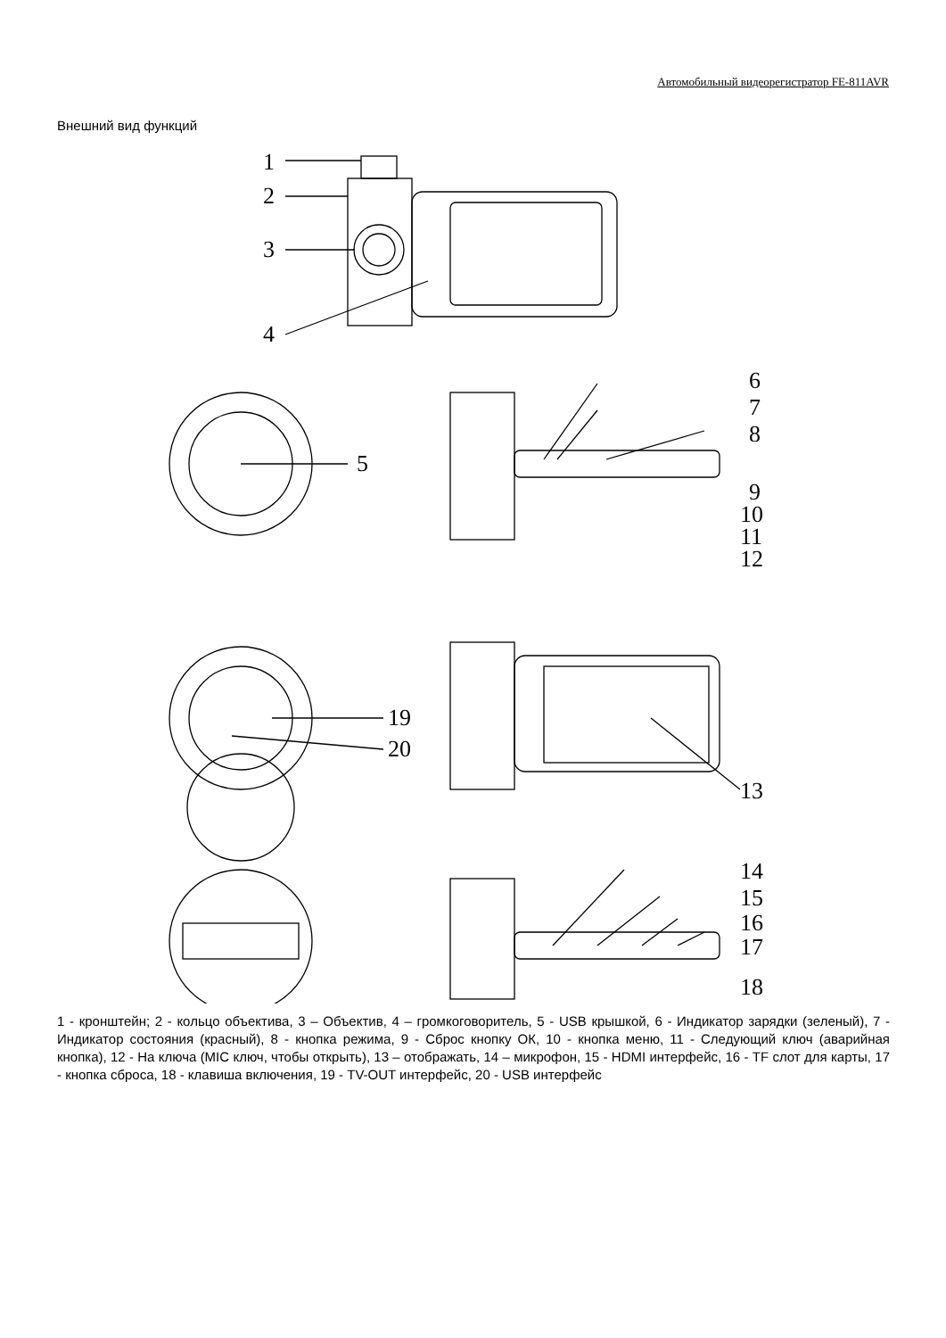Автомобильный видеорегистратор FE-811AVR
Внешний вид функций
1
2
3
4
5
6
7
8
9
10
11
12
19
20
13
14
15
16
17
18
1 - кронштейн; 2 - кольцо объектива, 3 – Объектив, 4 – громкоговоритель, 5 - USB крышкой, 6 - Индикатор зарядки (зеленый), 7 - Индикатор состояния (красный), 8 - кнопка режима, 9 - Сброс кнопку ОК, 10 - кнопка меню, 11 - Следующий ключ (аварийная кнопка), 12 - На ключа (MIC ключ, чтобы открыть), 13 – отображать, 14 – микрофон, 15 - HDMI интерфейс, 16 - TF слот для карты, 17 - кнопка сброса, 18 - клавиша включения, 19 - TV-OUT интерфейс, 20 - USB интерфейс